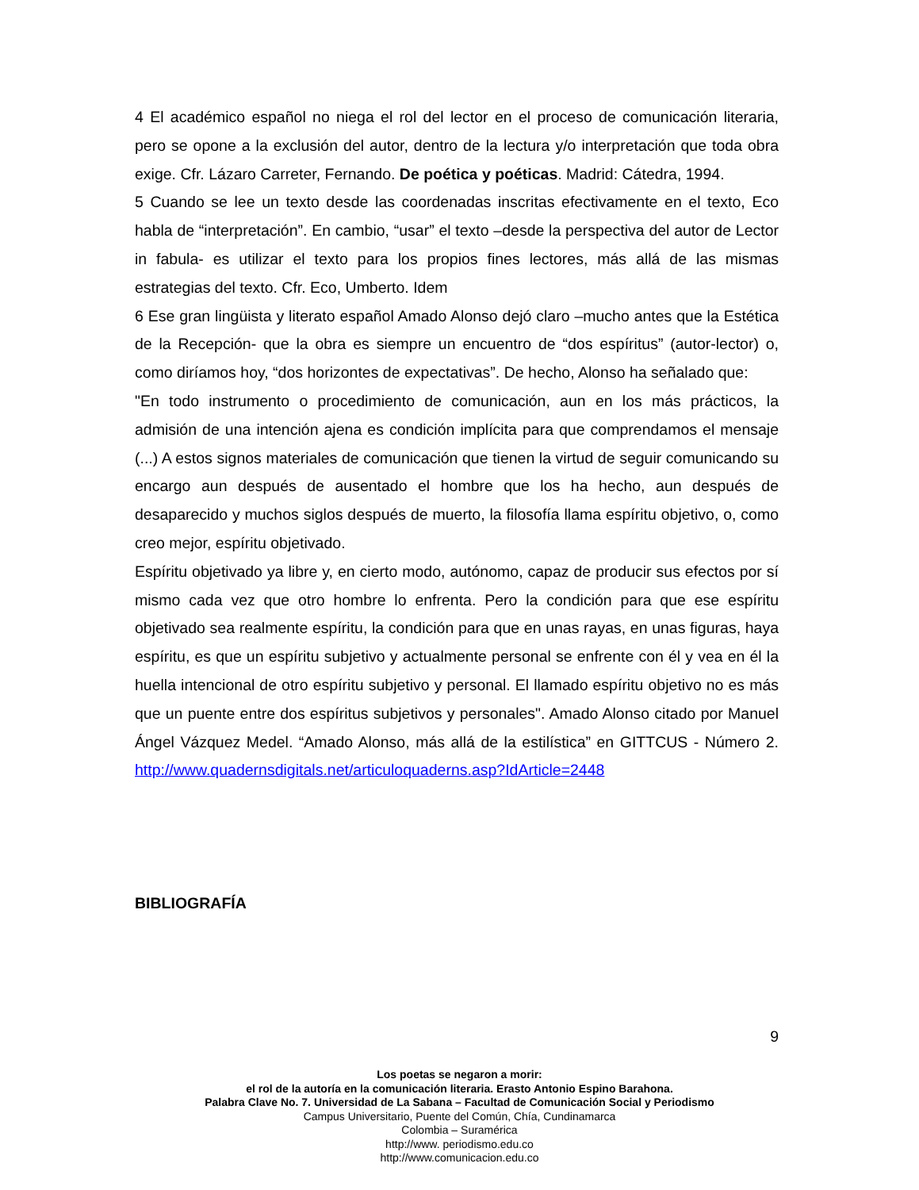4 El académico español no niega el rol del lector en el proceso de comunicación literaria, pero se opone a la exclusión del autor, dentro de la lectura y/o interpretación que toda obra exige. Cfr. Lázaro Carreter, Fernando. De poética y poéticas. Madrid: Cátedra, 1994.
5 Cuando se lee un texto desde las coordenadas inscritas efectivamente en el texto, Eco habla de “interpretación”. En cambio, “usar” el texto –desde la perspectiva del autor de Lector in fabula- es utilizar el texto para los propios fines lectores, más allá de las mismas estrategias del texto. Cfr. Eco, Umberto. Idem
6 Ese gran lingüista y literato español Amado Alonso dejó claro –mucho antes que la Estética de la Recepción- que la obra es siempre un encuentro de “dos espíritus” (autor-lector) o, como diríamos hoy, “dos horizontes de expectativas”. De hecho, Alonso ha señalado que:
"En todo instrumento o procedimiento de comunicación, aun en los más prácticos, la admisión de una intención ajena es condición implícita para que comprendamos el mensaje (...) A estos signos materiales de comunicación que tienen la virtud de seguir comunicando su encargo aun después de ausentado el hombre que los ha hecho, aun después de desaparecido y muchos siglos después de muerto, la filosofía llama espíritu objetivo, o, como creo mejor, espíritu objetivado.
Espíritu objetivado ya libre y, en cierto modo, autónomo, capaz de producir sus efectos por sí mismo cada vez que otro hombre lo enfrenta. Pero la condición para que ese espíritu objetivado sea realmente espíritu, la condición para que en unas rayas, en unas figuras, haya espíritu, es que un espíritu subjetivo y actualmente personal se enfrente con él y vea en él la huella intencional de otro espíritu subjetivo y personal. El llamado espíritu objetivo no es más que un puente entre dos espíritus subjetivos y personales". Amado Alonso citado por Manuel Ángel Vázquez Medel. “Amado Alonso, más allá de la estilística” en GITTCUS - Número 2. http://www.quadernsdigitals.net/articuloquaderns.asp?IdArticle=2448
BIBLIOGRAFÍA
9
Los poetas se negaron a morir:
el rol de la autoría en la comunicación literaria. Erasto Antonio Espino Barahona.
Palabra Clave No. 7. Universidad de La Sabana – Facultad de Comunicación Social y Periodismo
Campus Universitario, Puente del Común, Chía, Cundinamarca
Colombia – Suramérica
http://www. periodismo.edu.co
http://www.comunicacion.edu.co